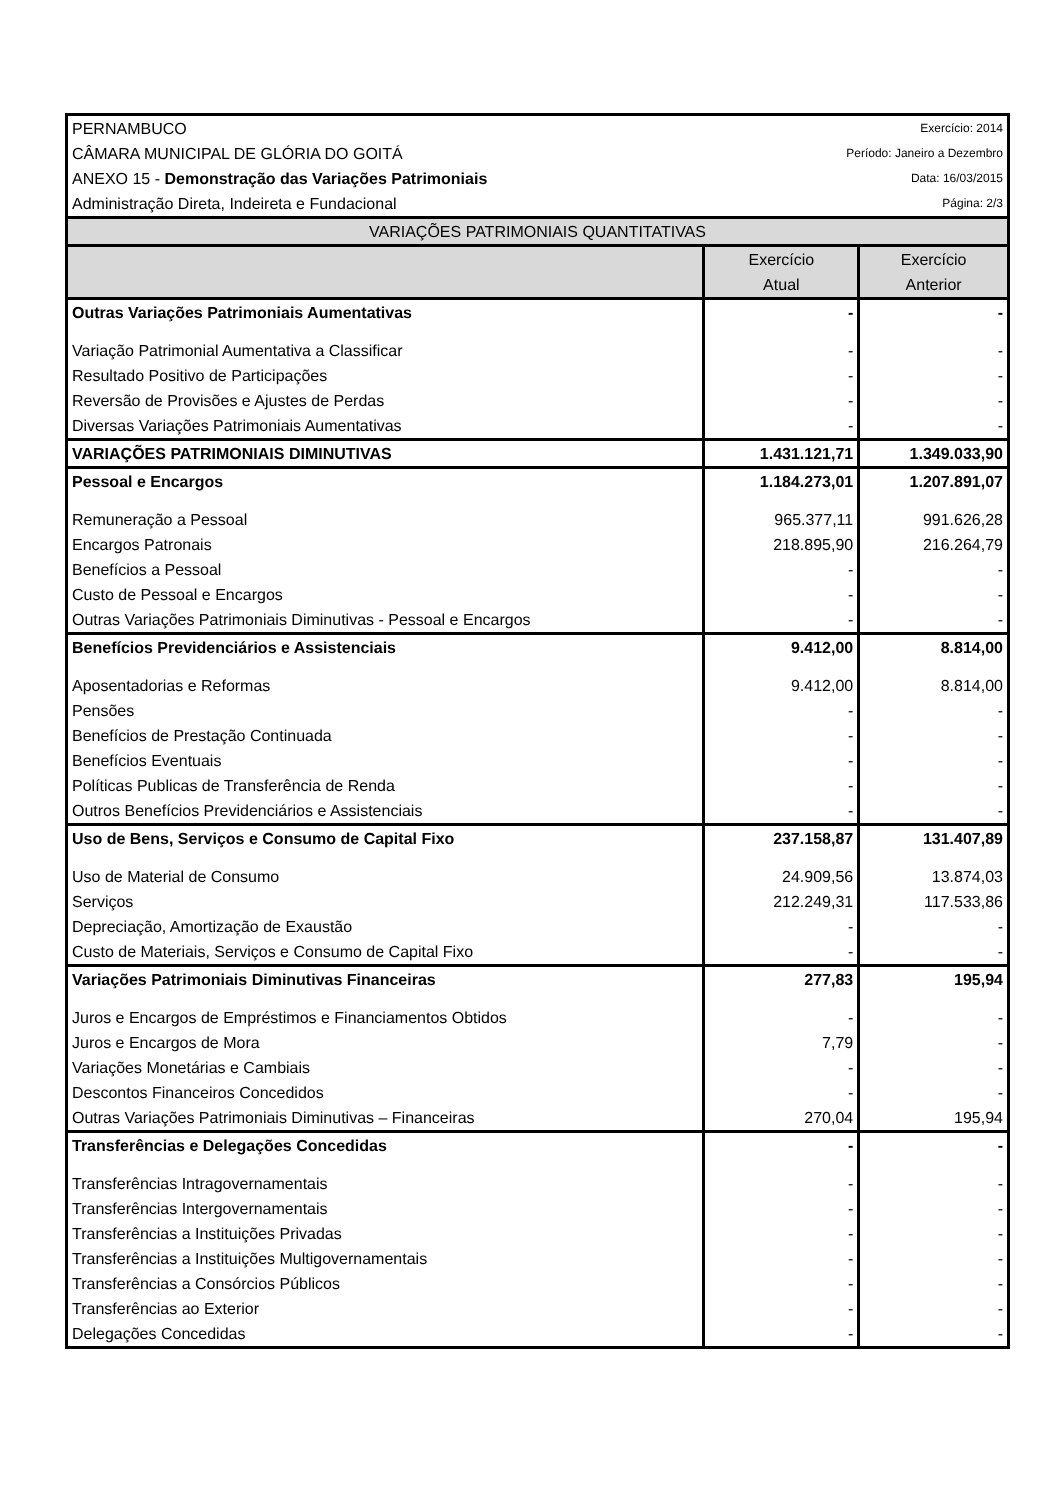| PERNAMBUCO | | Exercício: 2014 |
| CÂMARA MUNICIPAL DE GLÓRIA DO GOITÁ | Período: Janeiro a Dezembro | |
| ANEXO 15 - Demonstração das Variações Patrimoniais | Data: 16/03/2015 | |
| Administração Direta, Indeireta e Fundacional | Página: 2/3 | |
| VARIAÇÕES PATRIMONIAIS QUANTITATIVAS | | |
| | Exercício Atual | Exercício Anterior |
| Outras Variações Patrimoniais Aumentativas | - | - |
| Variação Patrimonial Aumentativa a Classificar | - | - |
| Resultado Positivo de Participações | - | - |
| Reversão de Provisões e Ajustes de Perdas | - | - |
| Diversas Variações Patrimoniais Aumentativas | - | - |
| VARIAÇÕES PATRIMONIAIS DIMINUTIVAS | 1.431.121,71 | 1.349.033,90 |
| Pessoal e Encargos | 1.184.273,01 | 1.207.891,07 |
| Remuneração a Pessoal | 965.377,11 | 991.626,28 |
| Encargos Patronais | 218.895,90 | 216.264,79 |
| Benefícios a Pessoal | - | - |
| Custo de Pessoal e Encargos | - | - |
| Outras Variações Patrimoniais Diminutivas - Pessoal e Encargos | - | - |
| Benefícios Previdenciários e Assistenciais | 9.412,00 | 8.814,00 |
| Aposentadorias e Reformas | 9.412,00 | 8.814,00 |
| Pensões | - | - |
| Benefícios de Prestação Continuada | - | - |
| Benefícios Eventuais | - | - |
| Políticas Publicas de Transferência de Renda | - | - |
| Outros Benefícios Previdenciários e Assistenciais | - | - |
| Uso de Bens, Serviços e Consumo de Capital Fixo | 237.158,87 | 131.407,89 |
| Uso de Material de Consumo | 24.909,56 | 13.874,03 |
| Serviços | 212.249,31 | 117.533,86 |
| Depreciação, Amortização de Exaustão | - | - |
| Custo de Materiais, Serviços e Consumo de Capital Fixo | - | - |
| Variações Patrimoniais Diminutivas Financeiras | 277,83 | 195,94 |
| Juros e Encargos de Empréstimos e Financiamentos Obtidos | - | - |
| Juros e Encargos de Mora | 7,79 | - |
| Variações Monetárias e Cambiais | - | - |
| Descontos Financeiros Concedidos | - | - |
| Outras Variações Patrimoniais Diminutivas – Financeiras | 270,04 | 195,94 |
| Transferências e Delegações Concedidas | - | - |
| Transferências Intragovernamentais | - | - |
| Transferências Intergovernamentais | - | - |
| Transferências a Instituições Privadas | - | - |
| Transferências a Instituições Multigovernamentais | - | - |
| Transferências a Consórcios Públicos | - | - |
| Transferências ao Exterior | - | - |
| Delegações Concedidas | - | - |